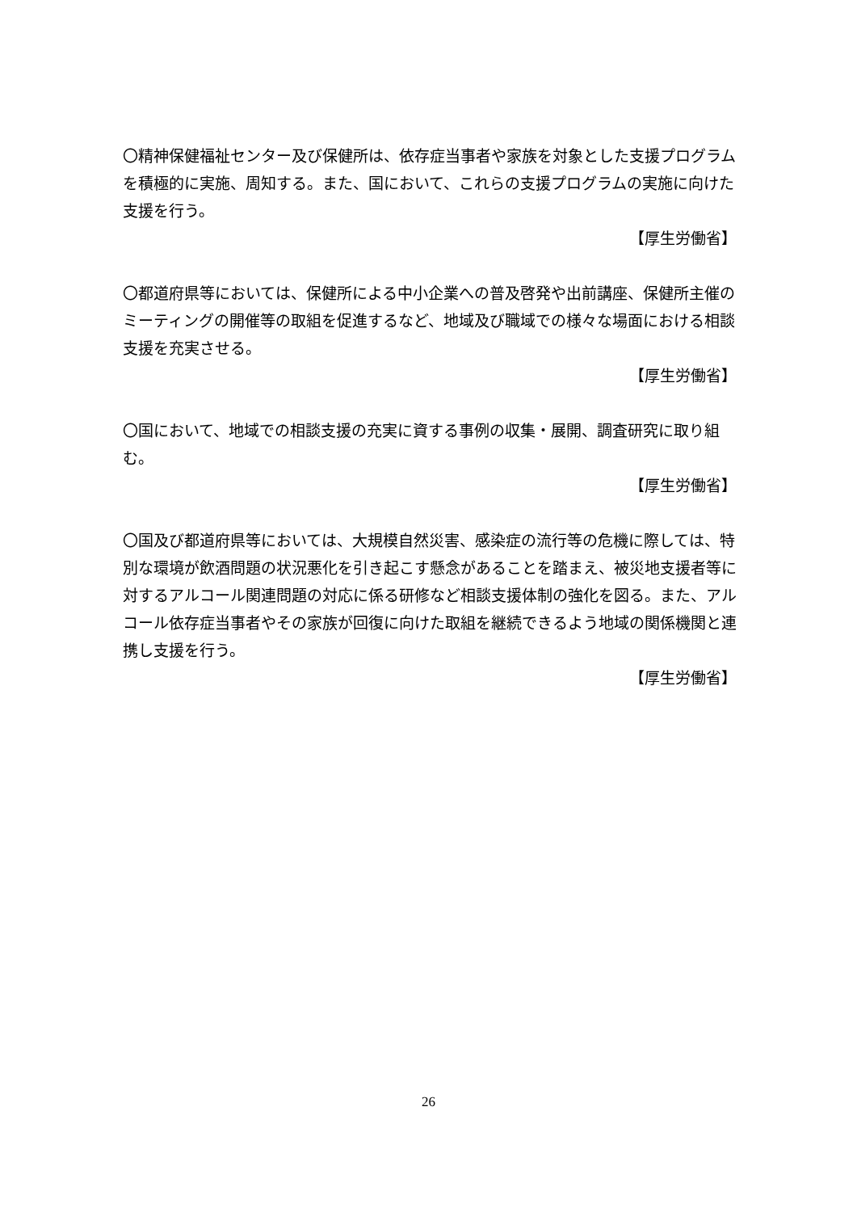〇精神保健福祉センター及び保健所は、依存症当事者や家族を対象とした支援プログラムを積極的に実施、周知する。また、国において、これらの支援プログラムの実施に向けた支援を行う。
【厚生労働省】
〇都道府県等においては、保健所による中小企業への普及啓発や出前講座、保健所主催のミーティングの開催等の取組を促進するなど、地域及び職域での様々な場面における相談支援を充実させる。
【厚生労働省】
〇国において、地域での相談支援の充実に資する事例の収集・展開、調査研究に取り組む。
【厚生労働省】
〇国及び都道府県等においては、大規模自然災害、感染症の流行等の危機に際しては、特別な環境が飲酒問題の状況悪化を引き起こす懸念があることを踏まえ、被災地支援者等に対するアルコール関連問題の対応に係る研修など相談支援体制の強化を図る。また、アルコール依存症当事者やその家族が回復に向けた取組を継続できるよう地域の関係機関と連携し支援を行う。
【厚生労働省】
26